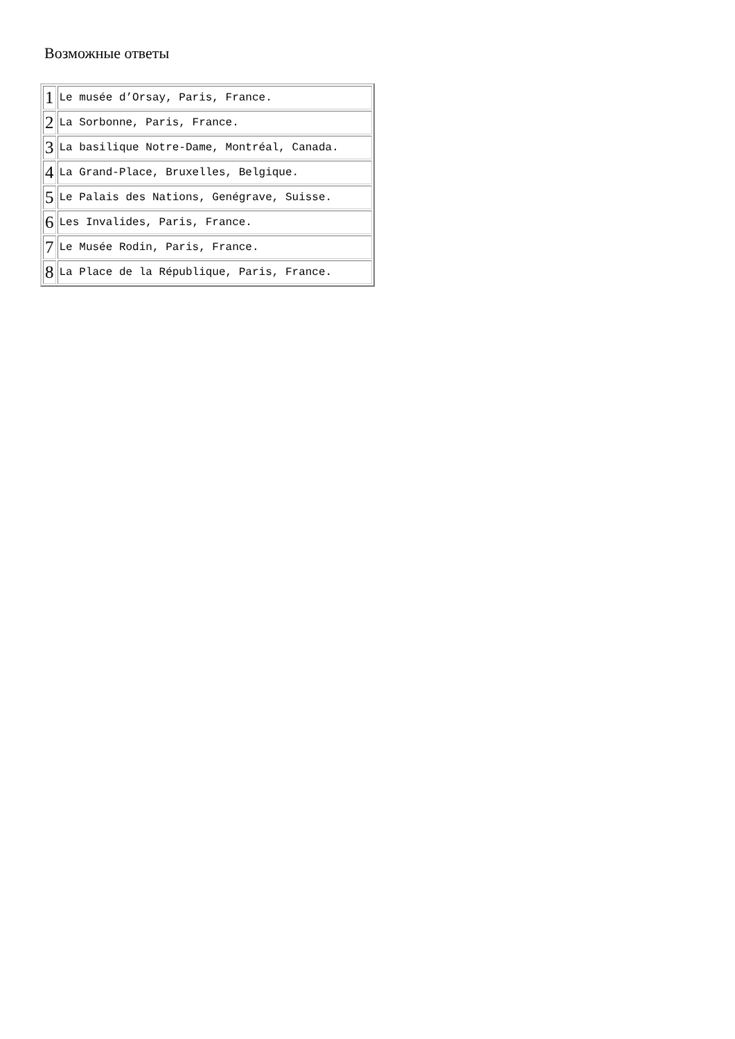Возможные ответы
| 1 | Le musée d’Orsay, Paris, France. |
| 2 | La Sorbonne, Paris, France. |
| 3 | La basilique Notre-Dame, Montréal, Canada. |
| 4 | La Grand-Place, Bruxelles, Belgique. |
| 5 | Le Palais des Nations, Genégrave, Suisse. |
| 6 | Les Invalides, Paris, France. |
| 7 | Le Musée Rodin, Paris, France. |
| 8 | La Place de la République, Paris, France. |